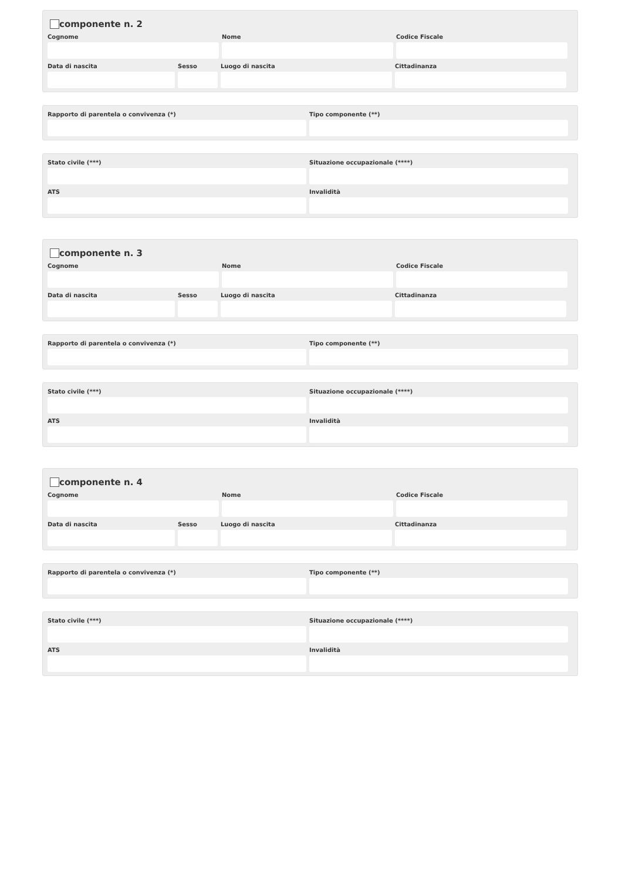componente n. 2
Cognome Nome Codice Fiscale
Data di nascita Sesso Luogo di nascita Cittadinanza
Rapporto di parentela o convivenza (*) Tipo componente (**)
Stato civile (***) Situazione occupazionale (****)
ATS Invalidità
componente n. 3
Cognome Nome Codice Fiscale
Data di nascita Sesso Luogo di nascita Cittadinanza
Rapporto di parentela o convivenza (*) Tipo componente (**)
Stato civile (***) Situazione occupazionale (****)
ATS Invalidità
componente n. 4
Cognome Nome Codice Fiscale
Data di nascita Sesso Luogo di nascita Cittadinanza
Rapporto di parentela o convivenza (*) Tipo componente (**)
Stato civile (***) Situazione occupazionale (****)
ATS Invalidità